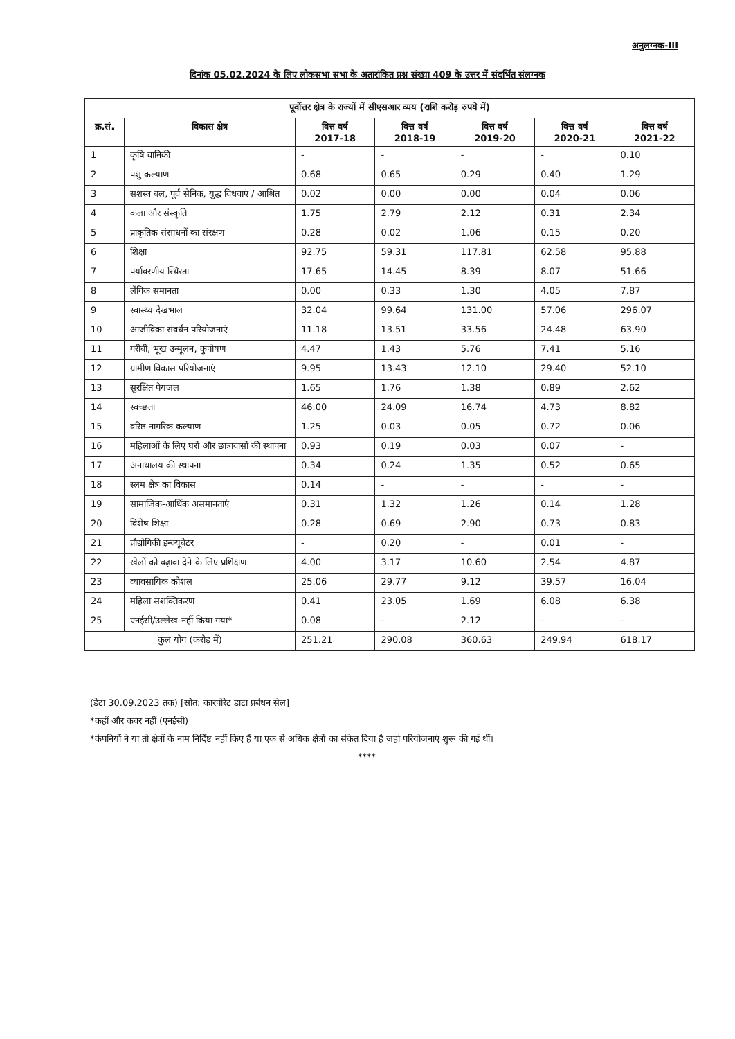अनुलग्नक-III
दिनांक 05.02.2024 के लिए लोकसभा सभा के अतारांकित प्रश्न संख्या 409 के उत्तर में संदर्भित संलग्नक
| पूर्वोत्तर क्षेत्र के राज्यों में सीएसआर व्यय (राशि करोड़ रुपये में) | | | | | | |
| --- | --- | --- | --- | --- | --- | --- |
| क्र.सं. | विकास क्षेत्र | वित्त वर्ष 2017-18 | वित्त वर्ष 2018-19 | वित्त वर्ष 2019-20 | वित्त वर्ष 2020-21 | वित्त वर्ष 2021-22 |
| 1 | कृषि वानिकी | - | - | - | - | 0.10 |
| 2 | पशु कल्याण | 0.68 | 0.65 | 0.29 | 0.40 | 1.29 |
| 3 | सशस्त्र बल, पूर्व सैनिक, युद्ध विधवाएं / आश्रित | 0.02 | 0.00 | 0.00 | 0.04 | 0.06 |
| 4 | कला और संस्कृति | 1.75 | 2.79 | 2.12 | 0.31 | 2.34 |
| 5 | प्राकृतिक संसाधनों का संरक्षण | 0.28 | 0.02 | 1.06 | 0.15 | 0.20 |
| 6 | शिक्षा | 92.75 | 59.31 | 117.81 | 62.58 | 95.88 |
| 7 | पर्यावरणीय स्थिरता | 17.65 | 14.45 | 8.39 | 8.07 | 51.66 |
| 8 | लैंगिक समानता | 0.00 | 0.33 | 1.30 | 4.05 | 7.87 |
| 9 | स्वास्थ्य देखभाल | 32.04 | 99.64 | 131.00 | 57.06 | 296.07 |
| 10 | आजीविका संवर्धन परियोजनाएं | 11.18 | 13.51 | 33.56 | 24.48 | 63.90 |
| 11 | गरीबी, भूख उन्मूलन, कुपोषण | 4.47 | 1.43 | 5.76 | 7.41 | 5.16 |
| 12 | ग्रामीण विकास परियोजनाएं | 9.95 | 13.43 | 12.10 | 29.40 | 52.10 |
| 13 | सुरक्षित पेयजल | 1.65 | 1.76 | 1.38 | 0.89 | 2.62 |
| 14 | स्वच्छता | 46.00 | 24.09 | 16.74 | 4.73 | 8.82 |
| 15 | वरिष्ठ नागरिक कल्याण | 1.25 | 0.03 | 0.05 | 0.72 | 0.06 |
| 16 | महिलाओं के लिए घरों और छात्रावासों की स्थापना | 0.93 | 0.19 | 0.03 | 0.07 | - |
| 17 | अनाथालय की स्थापना | 0.34 | 0.24 | 1.35 | 0.52 | 0.65 |
| 18 | स्लम क्षेत्र का विकास | 0.14 | - | - | - | - |
| 19 | सामाजिक-आर्थिक असमानताएं | 0.31 | 1.32 | 1.26 | 0.14 | 1.28 |
| 20 | विशेष शिक्षा | 0.28 | 0.69 | 2.90 | 0.73 | 0.83 |
| 21 | प्रौद्योगिकी इन्क्यूबेटर | - | 0.20 | - | 0.01 | - |
| 22 | खेलों को बढ़ावा देने के लिए प्रशिक्षण | 4.00 | 3.17 | 10.60 | 2.54 | 4.87 |
| 23 | व्यावसायिक कौशल | 25.06 | 29.77 | 9.12 | 39.57 | 16.04 |
| 24 | महिला सशक्तिकरण | 0.41 | 23.05 | 1.69 | 6.08 | 6.38 |
| 25 | एनईसी/उल्लेख नहीं किया गया* | 0.08 | - | 2.12 | - | - |
| कुल योग (करोड़ में) | | 251.21 | 290.08 | 360.63 | 249.94 | 618.17 |
(डेटा 30.09.2023 तक) [स्रोत: कारपोरेट डाटा प्रबंधन सेल]
*कहीं और कवर नहीं (एनईसी)
*कंपनियों ने या तो क्षेत्रों के नाम निर्दिष्ट नहीं किए हैं या एक से अधिक क्षेत्रों का संकेत दिया है जहां परियोजनाएं शुरू की गई थीं।
****